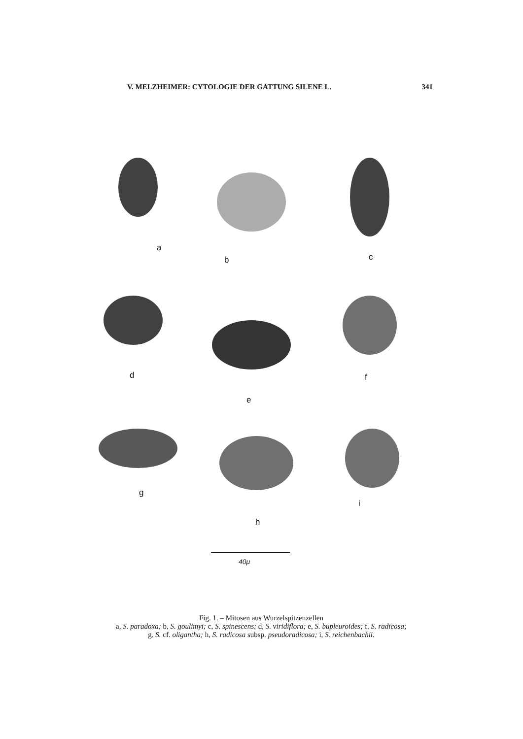V. MELZHEIMER: CYTOLOGIE DER GATTUNG SILENE L. 341
a
b c
d
e
f
g
h
i
40μ
Fig. 1. – Mitosen aus Wurzelspitzenzellen
a, S. paradoxa; b, S. goulimyi; c, S. spinescens; d, S. viridiflora; e, S. bupleuroides; f, S. radicosa;
g. S. cf. oligantha; h, S. radicosa subsp. pseudoradicosa; i, S. reichenbachii.